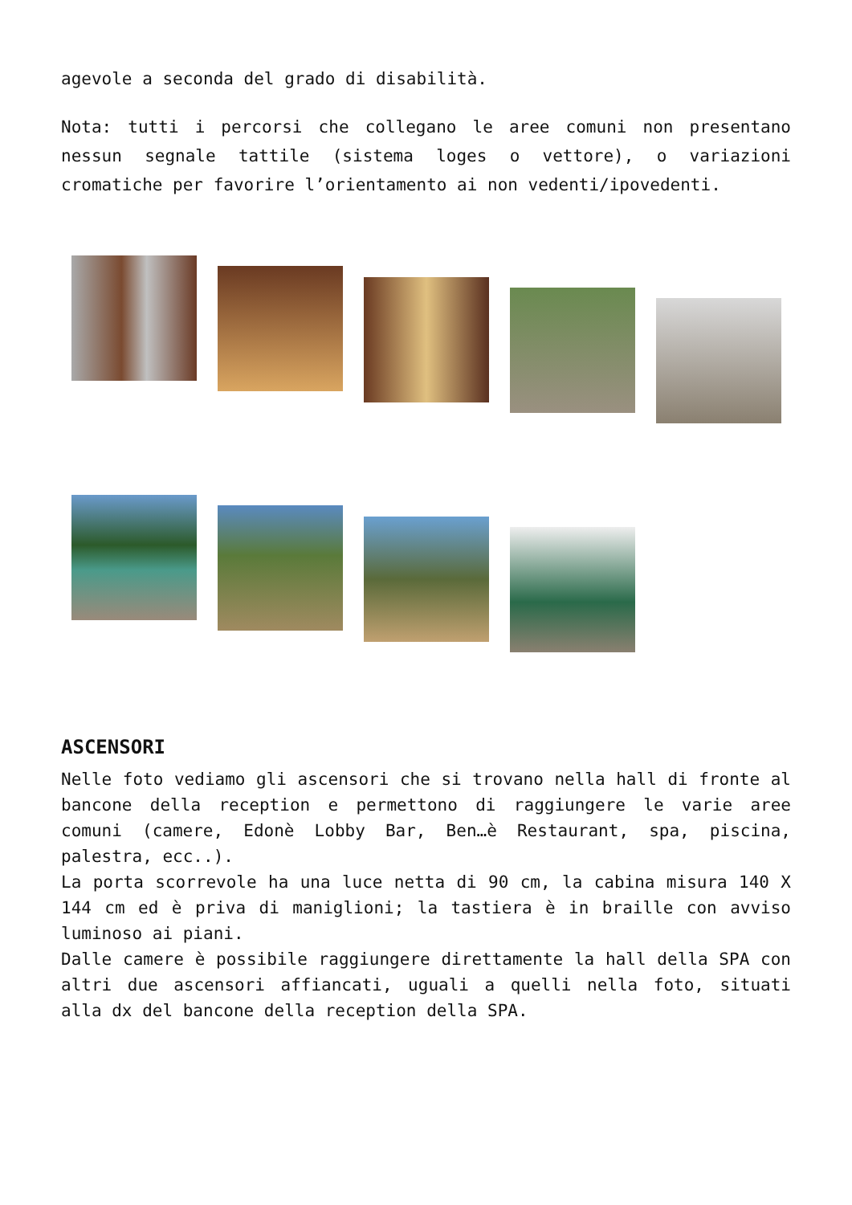agevole a seconda del grado di disabilità.
Nota: tutti i percorsi che collegano le aree comuni non presentano nessun segnale tattile (sistema loges o vettore), o variazioni cromatiche per favorire l’orientamento ai non vedenti/ipovedenti.
ASCENSORI
Nelle foto vediamo gli ascensori che si trovano nella hall di fronte al bancone della reception e permettono di raggiungere le varie aree comuni (camere, Edonè Lobby Bar, Ben…è Restaurant, spa, piscina, palestra, ecc..).
La porta scorrevole ha una luce netta di 90 cm, la cabina misura 140 X 144 cm ed è priva di maniglioni; la tastiera è in braille con avviso luminoso ai piani.
Dalle camere è possibile raggiungere direttamente la hall della SPA con altri due ascensori affiancati, uguali a quelli nella foto, situati alla dx del bancone della reception della SPA.